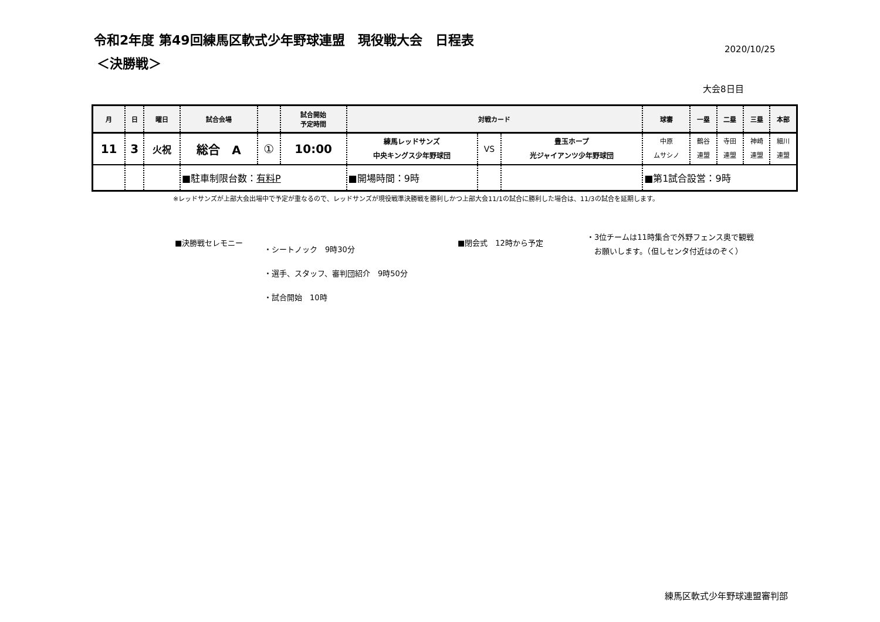令和2年度 第49回練馬区軟式少年野球連盟　現役戦大会　日程表
2020/10/25
＜決勝戦＞
大会8日目
| 月 | 日 | 曜日 | 試合会場 | | 試合開始 予定時間 | 対戦カード | | | 球審 | 一塁 | 二塁 | 三塁 | 本部 |
| --- | --- | --- | --- | --- | --- | --- | --- | --- | --- | --- | --- | --- | --- |
| 11 | 3 | 火祝 | 総合 A | ① | 10:00 | 練馬レッドサンズ 中央キングス少年野球団 | VS | 豊玉ホープ 光ジャイアンツ少年野球団 | 中原 ムサシノ | 鶴谷 連盟 | 寺田 連盟 | 神崎 連盟 | 細川 連盟 |
| | | | ■駐車制限台数： 有料P | | | ■開場時間：9時 | | | ■第1試合設営：9時 | | | | |
※レッドサンズが上部大会出場中で予定が重なるので、レッドサンズが現役戦準決勝戦を勝利しかつ上部大会11/1の試合に勝利した場合は、11/3の試合を延期します。
■決勝戦セレモニー
・シートノック　9時30分
・選手、スタッフ、審判団紹介　9時50分
・試合開始　10時
■閉会式　12時から予定
・3位チームは11時集合で外野フェンス奥で観戦
　お願いします。（但しセンタ付近はのぞく）
練馬区軟式少年野球連盟審判部